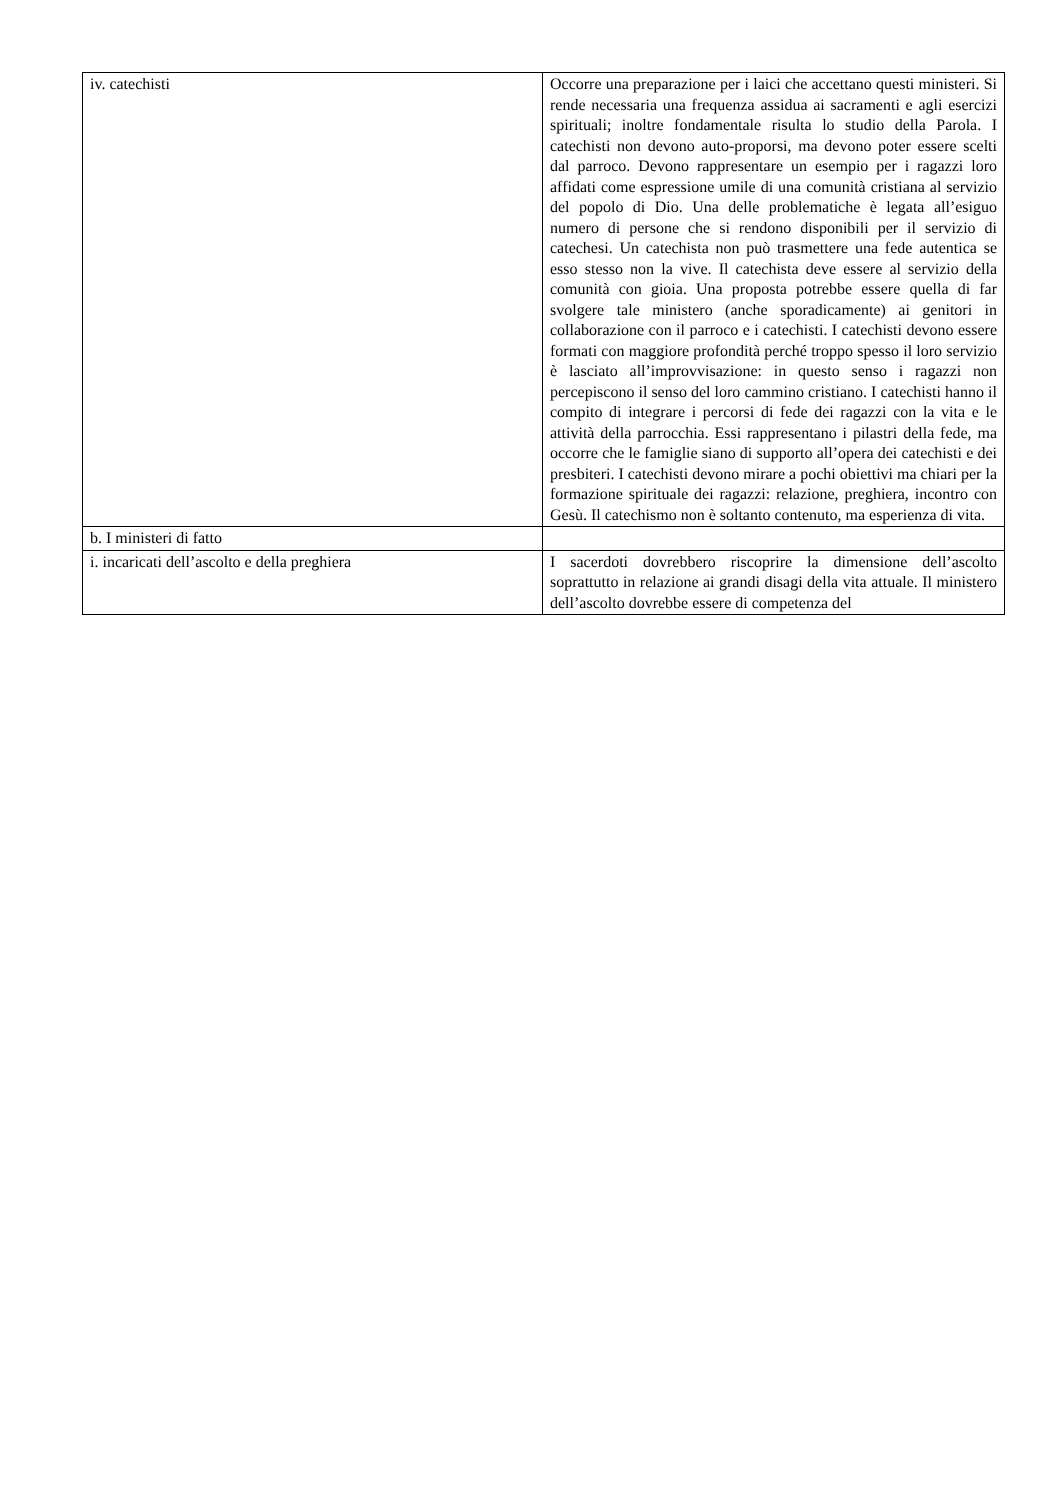| iv. catechisti | Occorre una preparazione per i laici che accettano questi ministeri. Si rende necessaria una frequenza assidua ai sacramenti e agli esercizi spirituali; inoltre fondamentale risulta lo studio della Parola. I catechisti non devono auto-proporsi, ma devono poter essere scelti dal parroco. Devono rappresentare un esempio per i ragazzi loro affidati come espressione umile di una comunità cristiana al servizio del popolo di Dio. Una delle problematiche è legata all’esiguo numero di persone che si rendono disponibili per il servizio di catechesi. Un catechista non può trasmettere una fede autentica se esso stesso non la vive. Il catechista deve essere al servizio della comunità con gioia. Una proposta potrebbe essere quella di far svolgere tale ministero (anche sporadicamente) ai genitori in collaborazione con il parroco e i catechisti. I catechisti devono essere formati con maggiore profondità perché troppo spesso il loro servizio è lasciato all’improvvisazione: in questo senso i ragazzi non percepiscono il senso del loro cammino cristiano. I catechisti hanno il compito di integrare i percorsi di fede dei ragazzi con la vita e le attività della parrocchia. Essi rappresentano i pilastri della fede, ma occorre che le famiglie siano di supporto all’opera dei catechisti e dei presbiteri. I catechisti devono mirare a pochi obiettivi ma chiari per la formazione spirituale dei ragazzi: relazione, preghiera, incontro con Gesù. Il catechismo non è soltanto contenuto, ma esperienza di vita. |
| b. I ministeri di fatto | |
| i. incaricati dell’ascolto e della preghiera | I sacerdoti dovrebbero riscoprire la dimensione dell’ascolto soprattutto in relazione ai grandi disagi della vita attuale. Il ministero dell’ascolto dovrebbe essere di competenza del |